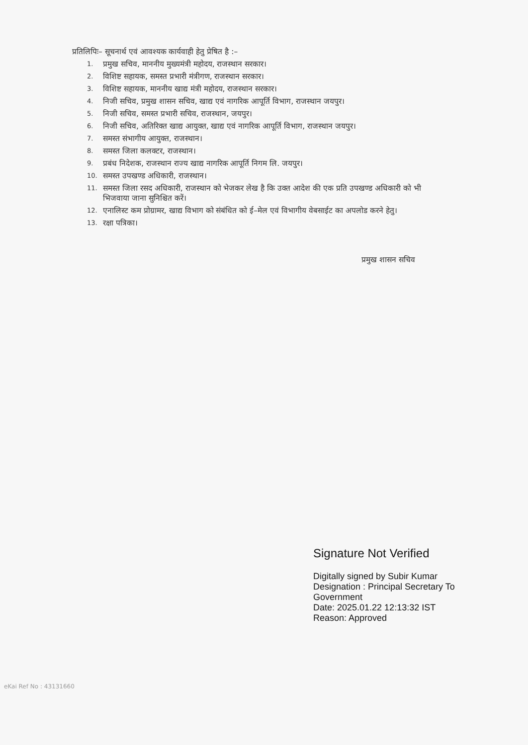प्रतिलिपिः– सूचनार्थ एवं आवश्यक कार्यवाही हेतु प्रेषित है :–
1. प्रमुख सचिव, माननीय मुख्यमंत्री महोदय, राजस्थान सरकार।
2. विशिष्ट सहायक, समस्त प्रभारी मंत्रीगण, राजस्थान सरकार।
3. विशिष्ट सहायक, माननीय खाद्य मंत्री महोदय, राजस्थान सरकार।
4. निजी सचिव, प्रमुख शासन सचिव, खाद्य एवं नागरिक आपूर्ति विभाग, राजस्थान जयपुर।
5. निजी सचिव, समस्त प्रभारी सचिव, राजस्थान, जयपुर।
6. निजी सचिव, अतिरिक्त खाद्य आयुक्त, खाद्य एवं नागरिक आपूर्ति विभाग, राजस्थान जयपुर।
7. समस्त संभागीय आयुक्त, राजस्थान।
8. समस्त जिला कलक्टर, राजस्थान।
9. प्रबंध निदेशक, राजस्थान राज्य खाद्य नागरिक आपूर्ति निगम लि. जयपुर।
10. समस्त उपखण्ड अधिकारी, राजस्थान।
11. समस्त जिला रसद अधिकारी, राजस्थान को भेजकर लेख है कि उक्त आदेश की एक प्रति उपखण्ड अधिकारी को भी भिजवाया जाना सुनिश्चित करें।
12. एनालिस्ट कम प्रोग्रामर, खाद्य विभाग को संबंधित को ई–मेल एवं विभागीय वेबसाईट का अपलोड करने हेतु।
13. रक्षा पत्रिका।
प्रमुख शासन सचिव
Signature Not Verified
Digitally signed by Subir Kumar
Designation : Principal Secretary To
Government
Date: 2025.01.22 12:13:32 IST
Reason: Approved
eKai Ref No : 43131660